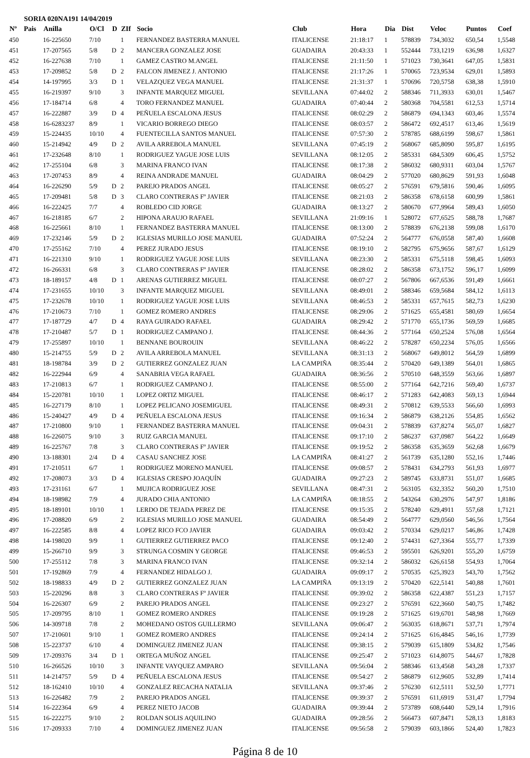SORIA 020NA191 14/04/2019
| Nº | Pais | Anilla | O/Cl | D | ZIf | Socio | Club | Hora | Dia | Dist | Veloc | Puntos | Coef |
| --- | --- | --- | --- | --- | --- | --- | --- | --- | --- | --- | --- | --- | --- |
| 450 | | 16-225650 | 7/10 | | 1 | FERNANDEZ BASTERRA MANUEL | ITALICENSE | 21:18:17 | 1 | 578839 | 734,3032 | 650,54 | 1,5548 |
| 451 | | 17-207565 | 5/8 | D | 2 | MANCERA GONZALEZ JOSE | GUADAIRA | 20:43:33 | 1 | 552444 | 733,1219 | 636,98 | 1,6327 |
| 452 | | 16-227638 | 7/10 | | 1 | GAMEZ CASTRO M.ANGEL | ITALICENSE | 21:11:50 | 1 | 571023 | 730,3641 | 647,05 | 1,5831 |
| 453 | | 17-209852 | 5/8 | D | 2 | FALCON JIMENEZ J. ANTONIO | ITALICENSE | 21:17:26 | 1 | 570065 | 723,9534 | 629,01 | 1,5893 |
| 454 | | 14-197995 | 3/3 | D | 1 | VELAZQUEZ VEGA MANUEL | ITALICENSE | 21:31:37 | 1 | 570696 | 720,5758 | 638,38 | 1,5910 |
| 455 | | 16-219397 | 9/10 | | 3 | INFANTE MARQUEZ MIGUEL | SEVILLANA | 07:44:02 | 2 | 588346 | 711,3933 | 630,01 | 1,5467 |
| 456 | | 17-184714 | 6/8 | | 4 | TORO FERNANDEZ MANUEL | GUADAIRA | 07:40:44 | 2 | 580368 | 704,5581 | 612,53 | 1,5714 |
| 457 | | 16-222887 | 3/9 | D | 4 | PEÑUELA ESCALONA JESUS | ITALICENSE | 08:02:29 | 2 | 586879 | 694,1343 | 603,46 | 1,5574 |
| 458 | | 16-6283237 | 8/9 | | 1 | VICARIO BORREGO DIEGO | ITALICENSE | 08:03:57 | 2 | 586472 | 692,4517 | 613,46 | 1,5619 |
| 459 | | 15-224435 | 10/10 | | 4 | FUENTECILLA SANTOS MANUEL | ITALICENSE | 07:57:30 | 2 | 578785 | 688,6199 | 598,67 | 1,5861 |
| 460 | | 15-214942 | 4/9 | D | 2 | AVILA ARREBOLA MANUEL | SEVILLANA | 07:45:19 | 2 | 568067 | 685,8090 | 595,87 | 1,6195 |
| 461 | | 17-232648 | 8/10 | | 1 | RODRIGUEZ YAGUE JOSE LUIS | SEVILLANA | 08:12:05 | 2 | 585331 | 684,5309 | 606,45 | 1,5752 |
| 462 | | 17-255104 | 6/8 | | 3 | MARINA FRANCO IVAN | ITALICENSE | 08:17:38 | 2 | 586032 | 680,9311 | 603,04 | 1,5767 |
| 463 | | 17-207453 | 8/9 | | 4 | REINA ANDRADE MANUEL | GUADAIRA | 08:04:29 | 2 | 577020 | 680,8629 | 591,93 | 1,6048 |
| 464 | | 16-226290 | 5/9 | D | 2 | PAREJO PRADOS ANGEL | ITALICENSE | 08:05:27 | 2 | 576591 | 679,5816 | 590,46 | 1,6095 |
| 465 | | 17-209481 | 5/8 | D | 3 | CLARO CONTRERAS Fº JAVIER | ITALICENSE | 08:21:03 | 2 | 586358 | 678,6158 | 600,99 | 1,5861 |
| 466 | | 16-222425 | 7/7 | | 4 | ROBLEDO CID JORGE | GUADAIRA | 08:13:27 | 2 | 580670 | 677,9964 | 589,43 | 1,6050 |
| 467 | | 16-218185 | 6/7 | | 2 | HIPONA ARAUJO RAFAEL | SEVILLANA | 21:09:16 | 1 | 528072 | 677,6525 | 588,78 | 1,7687 |
| 468 | | 16-225661 | 8/10 | | 1 | FERNANDEZ BASTERRA MANUEL | ITALICENSE | 08:13:00 | 2 | 578839 | 676,2138 | 599,08 | 1,6170 |
| 469 | | 17-232146 | 5/9 | D | 2 | IGLESIAS MURILLO JOSE MANUEL | GUADAIRA | 07:52:24 | 2 | 564777 | 676,0558 | 587,40 | 1,6608 |
| 470 | | 17-255162 | 7/10 | | 4 | PEREZ JURADO JESUS | ITALICENSE | 08:19:10 | 2 | 582795 | 675,9656 | 587,67 | 1,6129 |
| 471 | | 16-221310 | 9/10 | | 1 | RODRIGUEZ YAGUE JOSE LUIS | SEVILLANA | 08:23:30 | 2 | 585331 | 675,5118 | 598,45 | 1,6093 |
| 472 | | 16-266331 | 6/8 | | 3 | CLARO CONTRERAS Fº JAVIER | ITALICENSE | 08:28:02 | 2 | 586358 | 673,1752 | 596,17 | 1,6099 |
| 473 | | 18-189157 | 4/8 | D | 1 | ARENAS GUTIERREZ MIGUEL | ITALICENSE | 08:07:27 | 2 | 567806 | 667,6536 | 591,49 | 1,6661 |
| 474 | | 17-231655 | 10/10 | | 3 | INFANTE MARQUEZ MIGUEL | SEVILLANA | 08:49:01 | 2 | 588346 | 659,5684 | 584,12 | 1,6113 |
| 475 | | 17-232678 | 10/10 | | 1 | RODRIGUEZ YAGUE JOSE LUIS | SEVILLANA | 08:46:53 | 2 | 585331 | 657,7615 | 582,73 | 1,6230 |
| 476 | | 17-210673 | 7/10 | | 1 | GOMEZ ROMERO ANDRES | ITALICENSE | 08:29:06 | 2 | 571625 | 655,4581 | 580,69 | 1,6654 |
| 477 | | 17-187729 | 4/7 | D | 4 | RAYA GUIRADO RAFAEL | GUADAIRA | 08:29:42 | 2 | 571770 | 655,1736 | 569,59 | 1,6685 |
| 478 | | 17-210487 | 5/7 | D | 1 | RODRIGUEZ CAMPANO J. | ITALICENSE | 08:44:36 | 2 | 577164 | 650,2524 | 576,08 | 1,6564 |
| 479 | | 17-255897 | 10/10 | | 1 | BENNANE BOUROUIN | SEVILLANA | 08:46:22 | 2 | 578287 | 650,2234 | 576,05 | 1,6566 |
| 480 | | 15-214755 | 5/9 | D | 2 | AVILA ARREBOLA MANUEL | SEVILLANA | 08:31:13 | 2 | 568067 | 649,8012 | 564,59 | 1,6899 |
| 481 | | 18-198784 | 3/9 | D | 2 | GUTIERREZ GONZALEZ JUAN | LA CAMPIÑA | 08:35:44 | 2 | 570420 | 649,1389 | 564,01 | 1,6865 |
| 482 | | 16-222944 | 6/9 | | 4 | SANABRIA VEGA RAFAEL | GUADAIRA | 08:36:56 | 2 | 570510 | 648,3559 | 563,66 | 1,6897 |
| 483 | | 17-210813 | 6/7 | | 1 | RODRIGUEZ CAMPANO J. | ITALICENSE | 08:55:00 | 2 | 577164 | 642,7216 | 569,40 | 1,6737 |
| 484 | | 15-220781 | 10/10 | | 1 | LOPEZ ORTIZ MIGUEL | ITALICENSE | 08:46:17 | 2 | 571283 | 642,4083 | 569,13 | 1,6944 |
| 485 | | 16-227179 | 8/10 | | 1 | LOPEZ PELICANO JOSEMIGUEL | ITALICENSE | 08:49:31 | 2 | 570812 | 639,5533 | 566,60 | 1,6993 |
| 486 | | 15-240427 | 4/9 | D | 4 | PEÑUELA ESCALONA JESUS | ITALICENSE | 09:16:34 | 2 | 586879 | 638,2126 | 554,85 | 1,6562 |
| 487 | | 17-210800 | 9/10 | | 1 | FERNANDEZ BASTERRA MANUEL | ITALICENSE | 09:04:31 | 2 | 578839 | 637,8274 | 565,07 | 1,6827 |
| 488 | | 16-226075 | 9/10 | | 3 | RUIZ GARCIA MANUEL | ITALICENSE | 09:17:10 | 2 | 586237 | 637,0987 | 564,22 | 1,6649 |
| 489 | | 16-225767 | 7/8 | | 3 | CLARO CONTRERAS Fº JAVIER | ITALICENSE | 09:19:52 | 2 | 586358 | 635,3659 | 562,68 | 1,6679 |
| 490 | | 13-188301 | 2/4 | D | 4 | CASAU SANCHEZ JOSE | LA CAMPIÑA | 08:41:27 | 2 | 561739 | 635,1280 | 552,16 | 1,7446 |
| 491 | | 17-210511 | 6/7 | | 1 | RODRIGUEZ MORENO MANUEL | ITALICENSE | 09:08:57 | 2 | 578431 | 634,2793 | 561,93 | 1,6977 |
| 492 | | 17-208073 | 3/3 | D | 4 | IGLESIAS CRESPO JOAQUÍN | GUADAIRA | 09:27:23 | 2 | 589745 | 633,8731 | 551,07 | 1,6685 |
| 493 | | 17-231161 | 6/7 | | 1 | MUJICA RODRIGUEZ JOSE | SEVILLANA | 08:47:31 | 2 | 563105 | 632,3352 | 560,20 | 1,7510 |
| 494 | | 18-198982 | 7/9 | | 4 | JURADO CHIA ANTONIO | LA CAMPIÑA | 08:18:55 | 2 | 543264 | 630,2976 | 547,97 | 1,8186 |
| 495 | | 18-189101 | 10/10 | | 1 | LERDO DE TEJADA PEREZ DE | ITALICENSE | 09:15:35 | 2 | 578240 | 629,4911 | 557,68 | 1,7121 |
| 496 | | 17-208820 | 6/9 | | 2 | IGLESIAS MURILLO JOSE MANUEL | GUADAIRA | 08:54:49 | 2 | 564777 | 629,0560 | 546,56 | 1,7564 |
| 497 | | 16-222585 | 8/8 | | 4 | LOPEZ RICO FCO JAVIER | GUADAIRA | 09:03:42 | 2 | 570334 | 629,0217 | 546,86 | 1,7428 |
| 498 | | 14-198020 | 9/9 | | 1 | GUTIERREZ GUTIERREZ PACO | ITALICENSE | 09:12:40 | 2 | 574431 | 627,3364 | 555,77 | 1,7339 |
| 499 | | 15-266710 | 9/9 | | 3 | STRUNGA COSMIN Y GEORGE | ITALICENSE | 09:46:53 | 2 | 595501 | 626,9201 | 555,20 | 1,6759 |
| 500 | | 17-255112 | 7/8 | | 3 | MARINA FRANCO IVAN | ITALICENSE | 09:32:14 | 2 | 586032 | 626,6158 | 554,93 | 1,7064 |
| 501 | | 17-192869 | 7/9 | | 4 | FERNANDEZ HIDALGO J. | GUADAIRA | 09:09:17 | 2 | 570535 | 625,3923 | 543,70 | 1,7562 |
| 502 | | 18-198833 | 4/9 | D | 2 | GUTIERREZ GONZALEZ JUAN | LA CAMPIÑA | 09:13:19 | 2 | 570420 | 622,5141 | 540,88 | 1,7601 |
| 503 | | 15-220296 | 8/8 | | 3 | CLARO CONTRERAS Fº JAVIER | ITALICENSE | 09:39:02 | 2 | 586358 | 622,4387 | 551,23 | 1,7157 |
| 504 | | 16-226307 | 6/9 | | 2 | PAREJO PRADOS ANGEL | ITALICENSE | 09:23:27 | 2 | 576591 | 622,3660 | 540,75 | 1,7482 |
| 505 | | 17-209795 | 8/10 | | 1 | GOMEZ ROMERO ANDRES | ITALICENSE | 09:19:28 | 2 | 571625 | 619,6701 | 548,98 | 1,7669 |
| 506 | | 14-309718 | 7/8 | | 2 | MOHEDANO OSTOS GUILLERMO | SEVILLANA | 09:06:47 | 2 | 563035 | 618,8671 | 537,71 | 1,7974 |
| 507 | | 17-210601 | 9/10 | | 1 | GOMEZ ROMERO ANDRES | ITALICENSE | 09:24:14 | 2 | 571625 | 616,4845 | 546,16 | 1,7739 |
| 508 | | 15-223737 | 6/10 | | 4 | DOMINGUEZ JIMENEZ JUAN | ITALICENSE | 09:38:15 | 2 | 579039 | 615,1809 | 534,82 | 1,7546 |
| 509 | | 17-209376 | 3/4 | D | 1 | ORTEGA MUÑOZ ANGEL | ITALICENSE | 09:25:47 | 2 | 571023 | 614,8075 | 544,67 | 1,7828 |
| 510 | | 16-266526 | 10/10 | | 3 | INFANTE VAYQUEZ AMPARO | SEVILLANA | 09:56:04 | 2 | 588346 | 613,4568 | 543,28 | 1,7337 |
| 511 | | 14-214757 | 5/9 | D | 4 | PEÑUELA ESCALONA JESUS | ITALICENSE | 09:54:27 | 2 | 586879 | 612,9605 | 532,89 | 1,7414 |
| 512 | | 18-162410 | 10/10 | | 4 | GONZALEZ RECACHA NATALIA | SEVILLANA | 09:37:46 | 2 | 576230 | 612,5111 | 532,50 | 1,7771 |
| 513 | | 16-226482 | 7/9 | | 2 | PAREJO PRADOS ANGEL | ITALICENSE | 09:39:37 | 2 | 576591 | 611,6919 | 531,47 | 1,7794 |
| 514 | | 16-222364 | 6/9 | | 4 | PEREZ NIETO JACOB | GUADAIRA | 09:39:44 | 2 | 573789 | 608,6440 | 529,14 | 1,7916 |
| 515 | | 16-222275 | 9/10 | | 2 | ROLDAN SOLIS AQUILINO | GUADAIRA | 09:28:56 | 2 | 566473 | 607,8471 | 528,13 | 1,8183 |
| 516 | | 17-209333 | 7/10 | | 4 | DOMINGUEZ JIMENEZ JUAN | ITALICENSE | 09:56:58 | 2 | 579039 | 603,1866 | 524,40 | 1,7823 |
Página 8 de 10